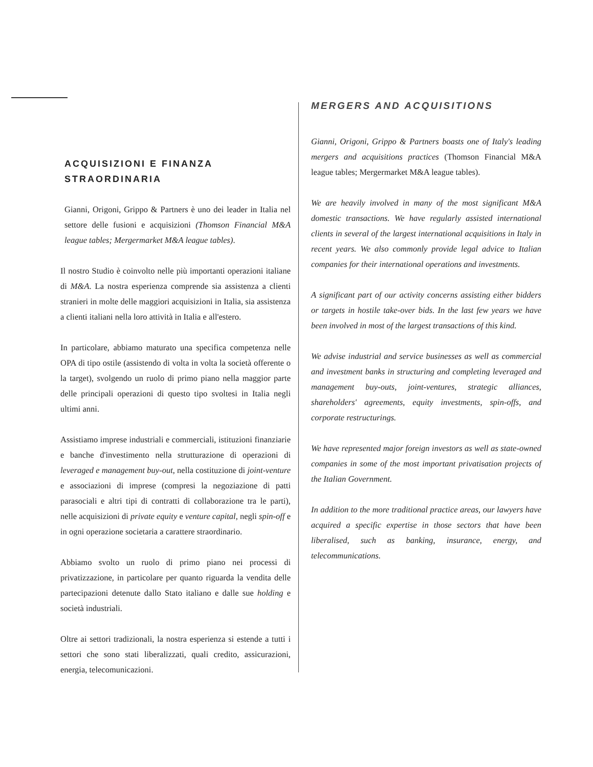ACQUISIZIONI E FINANZA STRAORDINARIA
Gianni, Origoni, Grippo & Partners è uno dei leader in Italia nel settore delle fusioni e acquisizioni (Thomson Financial M&A league tables; Mergermarket M&A league tables).
Il nostro Studio è coinvolto nelle più importanti operazioni italiane di M&A. La nostra esperienza comprende sia assistenza a clienti stranieri in molte delle maggiori acquisizioni in Italia, sia assistenza a clienti italiani nella loro attività in Italia e all'estero.
In particolare, abbiamo maturato una specifica competenza nelle OPA di tipo ostile (assistendo di volta in volta la società offerente o la target), svolgendo un ruolo di primo piano nella maggior parte delle principali operazioni di questo tipo svoltesi in Italia negli ultimi anni.
Assistiamo imprese industriali e commerciali, istituzioni finanziarie e banche d'investimento nella strutturazione di operazioni di leveraged e management buy-out, nella costituzione di joint-venture e associazioni di imprese (compresi la negoziazione di patti parasociali e altri tipi di contratti di collaborazione tra le parti), nelle acquisizioni di private equity e venture capital, negli spin-off e in ogni operazione societaria a carattere straordinario.
Abbiamo svolto un ruolo di primo piano nei processi di privatizzazione, in particolare per quanto riguarda la vendita delle partecipazioni detenute dallo Stato italiano e dalle sue holding e società industriali.
Oltre ai settori tradizionali, la nostra esperienza si estende a tutti i settori che sono stati liberalizzati, quali credito, assicurazioni, energia, telecomunicazioni.
MERGERS AND ACQUISITIONS
Gianni, Origoni, Grippo & Partners boasts one of Italy's leading mergers and acquisitions practices (Thomson Financial M&A league tables; Mergermarket M&A league tables).
We are heavily involved in many of the most significant M&A domestic transactions. We have regularly assisted international clients in several of the largest international acquisitions in Italy in recent years. We also commonly provide legal advice to Italian companies for their international operations and investments.
A significant part of our activity concerns assisting either bidders or targets in hostile take-over bids. In the last few years we have been involved in most of the largest transactions of this kind.
We advise industrial and service businesses as well as commercial and investment banks in structuring and completing leveraged and management buy-outs, joint-ventures, strategic alliances, shareholders' agreements, equity investments, spin-offs, and corporate restructurings.
We have represented major foreign investors as well as state-owned companies in some of the most important privatisation projects of the Italian Government.
In addition to the more traditional practice areas, our lawyers have acquired a specific expertise in those sectors that have been liberalised, such as banking, insurance, energy, and telecommunications.